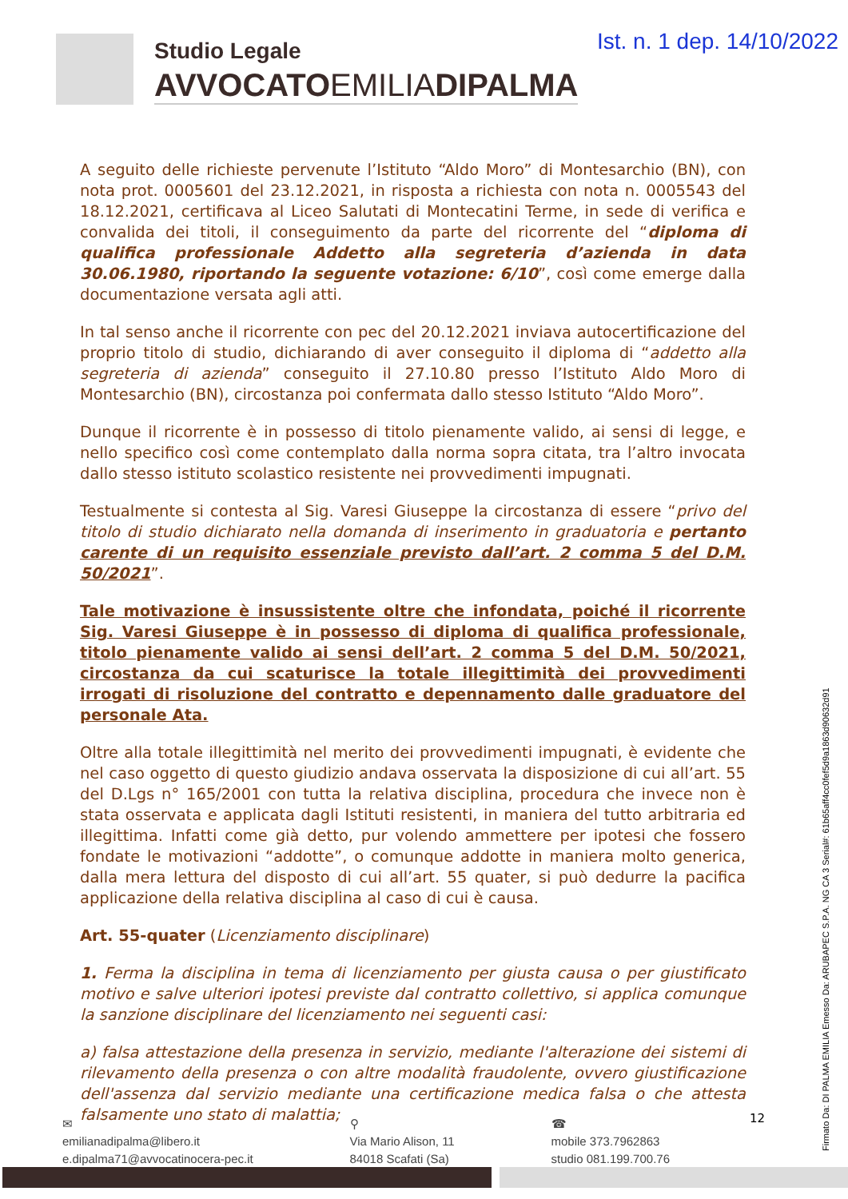Studio Legale
AVVOCATOEMILIADIPALMA
Ist. n. 1 dep. 14/10/2022
A seguito delle richieste pervenute l’Istituto “Aldo Moro” di Montesarchio (BN), con nota prot. 0005601 del 23.12.2021, in risposta a richiesta con nota n. 0005543 del 18.12.2021, certificava al Liceo Salutati di Montecatini Terme, in sede di verifica e convalida dei titoli, il conseguimento da parte del ricorrente del “diploma di qualifica professionale Addetto alla segreteria d’azienda in data 30.06.1980, riportando la seguente votazione: 6/10”, così come emerge dalla documentazione versata agli atti.
In tal senso anche il ricorrente con pec del 20.12.2021 inviava autocertificazione del proprio titolo di studio, dichiarando di aver conseguito il diploma di “addetto alla segreteria di azienda” conseguito il 27.10.80 presso l’Istituto Aldo Moro di Montesarchio (BN), circostanza poi confermata dallo stesso Istituto “Aldo Moro”.
Dunque il ricorrente è in possesso di titolo pienamente valido, ai sensi di legge, e nello specifico così come contemplato dalla norma sopra citata, tra l’altro invocata dallo stesso istituto scolastico resistente nei provvedimenti impugnati.
Testualmente si contesta al Sig. Varesi Giuseppe la circostanza di essere “privo del titolo di studio dichiarato nella domanda di inserimento in graduatoria e pertanto carente di un requisito essenziale previsto dall’art. 2 comma 5 del D.M. 50/2021”.
Tale motivazione è insussistente oltre che infondata, poiché il ricorrente Sig. Varesi Giuseppe è in possesso di diploma di qualifica professionale, titolo pienamente valido ai sensi dell’art. 2 comma 5 del D.M. 50/2021, circostanza da cui scaturisce la totale illegittimità dei provvedimenti irrogati di risoluzione del contratto e depennamento dalle graduatore del personale Ata.
Oltre alla totale illegittimità nel merito dei provvedimenti impugnati, è evidente che nel caso oggetto di questo giudizio andava osservata la disposizione di cui all’art. 55 del D.Lgs n° 165/2001 con tutta la relativa disciplina, procedura che invece non è stata osservata e applicata dagli Istituti resistenti, in maniera del tutto arbitraria ed illegittima. Infatti come già detto, pur volendo ammettere per ipotesi che fossero fondate le motivazioni “addotte”, o comunque addotte in maniera molto generica, dalla mera lettura del disposto di cui all’art. 55 quater, si può dedurre la pacifica applicazione della relativa disciplina al caso di cui è causa.
Art. 55-quater (Licenziamento disciplinare)
1. Ferma la disciplina in tema di licenziamento per giusta causa o per giustificato motivo e salve ulteriori ipotesi previste dal contratto collettivo, si applica comunque la sanzione disciplinare del licenziamento nei seguenti casi:
a) falsa attestazione della presenza in servizio, mediante l'alterazione dei sistemi di rilevamento della presenza o con altre modalità fraudolente, ovvero giustificazione dell'assenza dal servizio mediante una certificazione medica falsa o che attesta falsamente uno stato di malattia;
✉
emilianadipalma@libero.it
e.dipalma71@avvocatinocera-pec.it
⚲
Via Mario Alison, 11
84018 Scafati (Sa)
☎
mobile 373.7962863
studio 081.199.700.76
12
Firmato Da: DI PALMA EMILIA Emesso Da: ARUBAPEC S.P.A. NG CA 3 Serial#: 61b65aff4cc0fef5d9a1863d90632d91